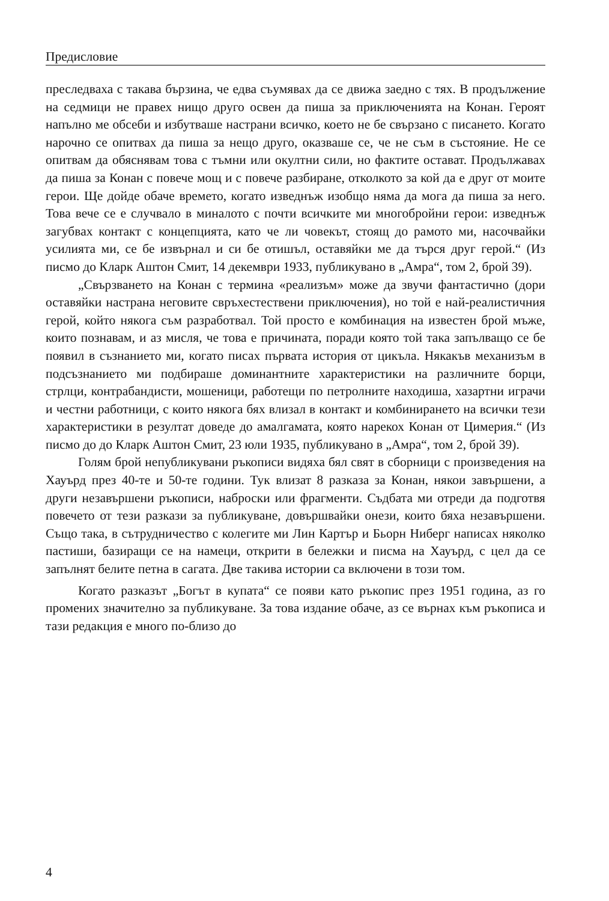Предисловие
преследваха с такава бързина, че едва съумявах да се движа заедно с тях. В продължение на седмици не правех нищо друго освен да пиша за приключенията на Конан. Героят напълно ме обсеби и избутваше настрани всичко, което не бе свързано с писането. Когато нарочно се опитвах да пиша за нещо друго, оказваше се, че не съм в състояние. Не се опитвам да обяснявам това с тъмни или окултни сили, но фактите остават. Продължавах да пиша за Конан с повече мощ и с повече разбиране, отколкото за кой да е друг от моите герои. Ще дойде обаче времето, когато изведнъж изобщо няма да мога да пиша за него. Това вече се е случвало в миналото с почти всичките ми многобройни герои: изведнъж загубвах контакт с концепцията, като че ли човекът, стоящ до рамото ми, насочвайки усилията ми, се бе извърнал и си бе отишъл, оставяйки ме да търся друг герой.“ (Из писмо до Кларк Аштон Смит, 14 декември 1933, публикувано в „Амра“, том 2, брой 39).
„Свързването на Конан с термина «реализъм» може да звучи фантастично (дори оставяйки настрана неговите свръхестествени приключения), но той е най-реалистичния герой, който някога съм разработвал. Той просто е комбинация на известен брой мъже, които познавам, и аз мисля, че това е причината, поради която той така запълващо се бе появил в съзнанието ми, когато писах първата история от цикъла. Някакъв механизъм в подсъзнанието ми подбираше доминантните характеристики на различните борци, стрлци, контрабандисти, мошеници, работещи по петролните находиша, хазартни играчи и честни работници, с които някога бях влизал в контакт и комбинирането на всички тези характеристики в резултат доведе до амалгамата, която нарекох Конан от Цимерия.“ (Из писмо до до Кларк Аштон Смит, 23 юли 1935, публикувано в „Амра“, том 2, брой 39).
Голям брой непубликувани ръкописи видяха бял свят в сборници с произведения на Хауърд през 40-те и 50-те години. Тук влизат 8 разказа за Конан, някои завършени, а други незавършени ръкописи, наброски или фрагменти. Съдбата ми отреди да подготвя повечето от тези разкази за публикуване, довършвайки онези, които бяха незавършени. Също така, в сътрудничество с колегите ми Лин Картър и Бьорн Ниберг написах няколко пастиши, базиращи се на намеци, открити в бележки и писма на Хауърд, с цел да се запълнят белите петна в сагата. Две такива истории са включени в този том.
Когато разказът „Богът в купата“ се появи като ръкопис през 1951 година, аз го промених значително за публикуване. За това издание обаче, аз се върнах към ръкописа и тази редакция е много по-близо до
4